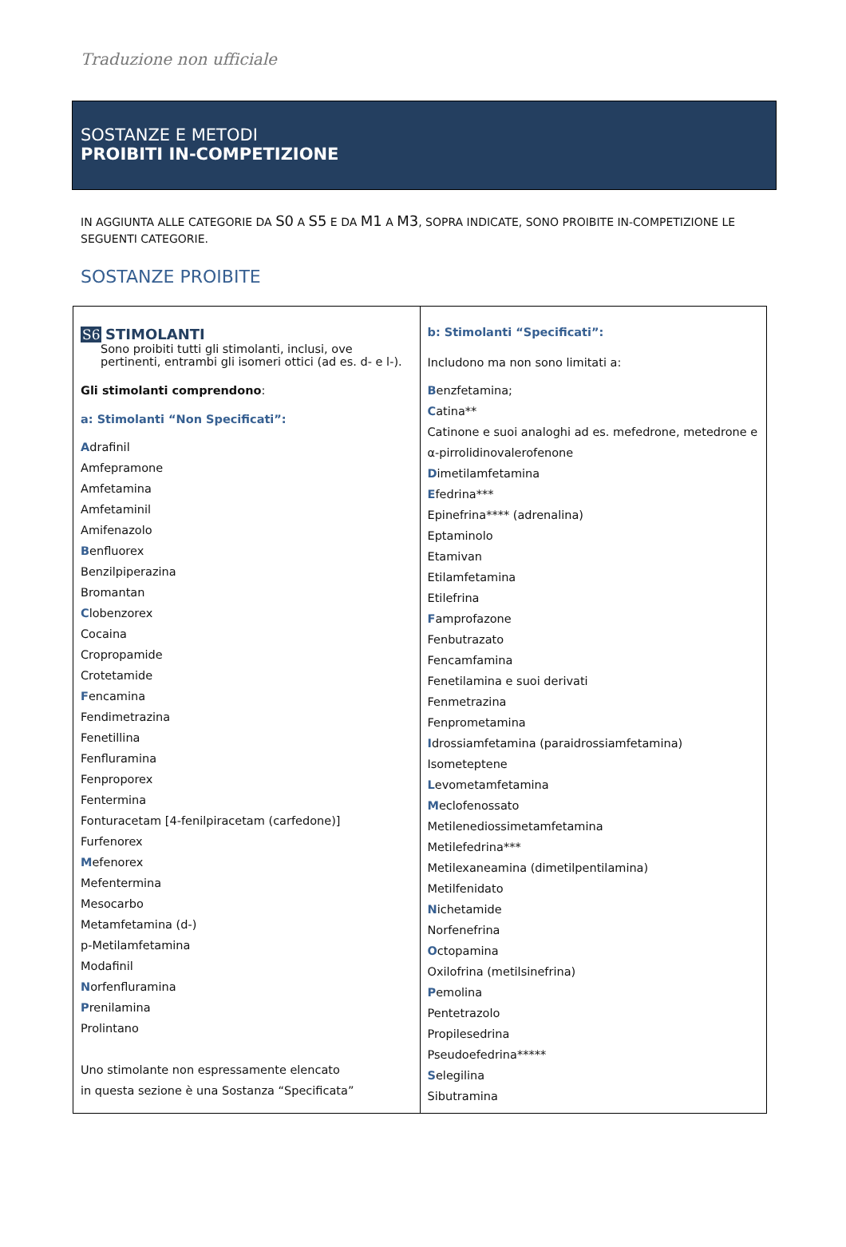Traduzione non ufficiale
SOSTANZE E METODI
PROIBITI IN-COMPETIZIONE
IN AGGIUNTA ALLE CATEGORIE DA S0 A S5 E DA M1 A M3, SOPRA INDICATE, SONO PROIBITE IN-COMPETIZIONE LE SEGUENTI CATEGORIE.
SOSTANZE PROIBITE
| S6 STIMOLANTI Sono proibiti tutti gli stimolanti, inclusi, ove pertinenti, entrambi gli isomeri ottici (ad es. d- e l-). Gli stimolanti comprendono : a: Stimolanti “Non Specificati”: A drafinil Amfepramone Amfetamina Amfetaminil Amifenazolo B enfluorex Benzilpiperazina Bromantan C lobenzorex Cocaina Cropropamide Crotetamide F encamina Fendimetrazina Fenetillina Fenfluramina Fenproporex Fentermina Fonturacetam [4-fenilpiracetam (carfedone)] Furfenorex M efenorex Mefentermina Mesocarbo Metamfetamina (d-) p-Metilamfetamina Modafinil N orfenfluramina P renilamina Prolintano Uno stimolante non espressamente elencato in questa sezione è una Sostanza “Specificata” | b: Stimolanti “Specificati”: Includono ma non sono limitati a: B enzfetamina; C atina** Catinone e suoi analoghi ad es. mefedrone, metedrone e α-pirrolidinovalerofenone D imetilamfetamina E fedrina*** Epinefrina**** (adrenalina) Eptaminolo Etamivan Etilamfetamina Etilefrina F amprofazone Fenbutrazato Fencamfamina Fenetilamina e suoi derivati Fenmetrazina Fenprometamina I drossiamfetamina (paraidrossiamfetamina) Isometeptene L evometamfetamina M eclofenossato Metilenediossimetamfetamina Metilefedrina*** Metilexaneamina (dimetilpentilamina) Metilfenidato N ichetamide Norfenefrina O ctopamina Oxilofrina (metilsinefrina) P emolina Pentetrazolo Propilesedrina Pseudoefedrina***** S elegilina Sibutramina |